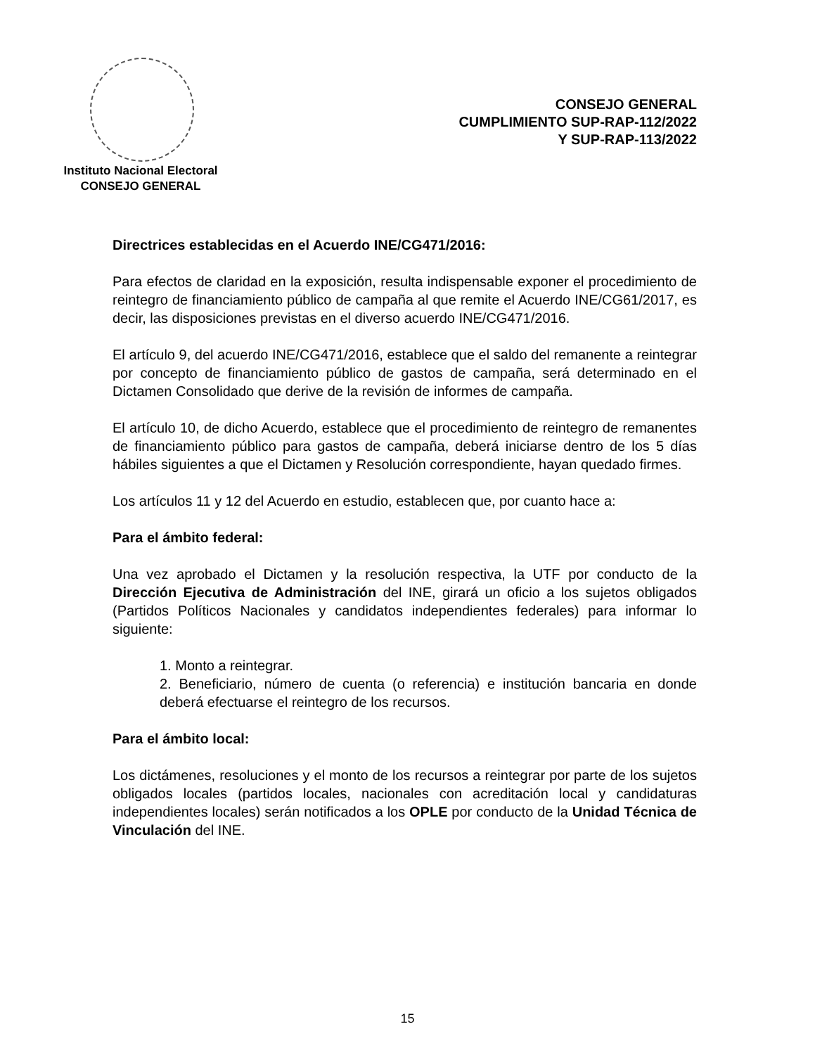Instituto Nacional Electoral
CONSEJO GENERAL
CONSEJO GENERAL
CUMPLIMIENTO SUP-RAP-112/2022
Y SUP-RAP-113/2022
Directrices establecidas en el Acuerdo INE/CG471/2016:
Para efectos de claridad en la exposición, resulta indispensable exponer el procedimiento de reintegro de financiamiento público de campaña al que remite el Acuerdo INE/CG61/2017, es decir, las disposiciones previstas en el diverso acuerdo INE/CG471/2016.
El artículo 9, del acuerdo INE/CG471/2016, establece que el saldo del remanente a reintegrar por concepto de financiamiento público de gastos de campaña, será determinado en el Dictamen Consolidado que derive de la revisión de informes de campaña.
El artículo 10, de dicho Acuerdo, establece que el procedimiento de reintegro de remanentes de financiamiento público para gastos de campaña, deberá iniciarse dentro de los 5 días hábiles siguientes a que el Dictamen y Resolución correspondiente, hayan quedado firmes.
Los artículos 11 y 12 del Acuerdo en estudio, establecen que, por cuanto hace a:
Para el ámbito federal:
Una vez aprobado el Dictamen y la resolución respectiva, la UTF por conducto de la Dirección Ejecutiva de Administración del INE, girará un oficio a los sujetos obligados (Partidos Políticos Nacionales y candidatos independientes federales) para informar lo siguiente:
1. Monto a reintegrar.
2. Beneficiario, número de cuenta (o referencia) e institución bancaria en donde deberá efectuarse el reintegro de los recursos.
Para el ámbito local:
Los dictámenes, resoluciones y el monto de los recursos a reintegrar por parte de los sujetos obligados locales (partidos locales, nacionales con acreditación local y candidaturas independientes locales) serán notificados a los OPLE por conducto de la Unidad Técnica de Vinculación del INE.
15